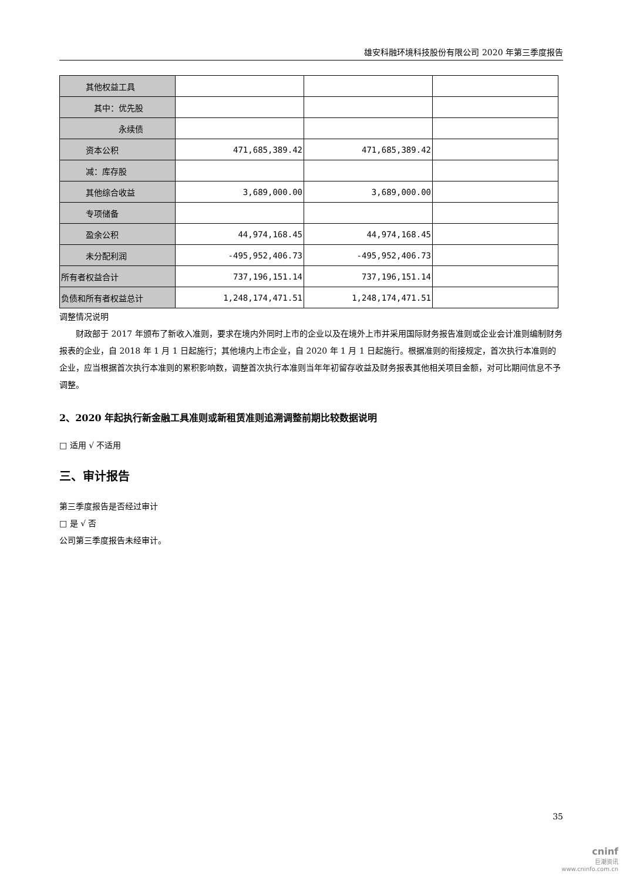雄安科融环境科技股份有限公司 2020 年第三季度报告
| 其他权益工具 | | | |
| 其中：优先股 | | | |
| 永续债 | | | |
| 资本公积 | 471,685,389.42 | 471,685,389.42 | |
| 减：库存股 | | | |
| 其他综合收益 | 3,689,000.00 | 3,689,000.00 | |
| 专项储备 | | | |
| 盈余公积 | 44,974,168.45 | 44,974,168.45 | |
| 未分配利润 | -495,952,406.73 | -495,952,406.73 | |
| 所有者权益合计 | 737,196,151.14 | 737,196,151.14 | |
| 负债和所有者权益总计 | 1,248,174,471.51 | 1,248,174,471.51 | |
调整情况说明
财政部于 2017 年颁布了新收入准则，要求在境内外同时上市的企业以及在境外上市并采用国际财务报告准则或企业会计准则编制财务报表的企业，自 2018 年 1 月 1 日起施行；其他境内上市企业，自 2020 年 1 月 1 日起施行。根据准则的衔接规定，首次执行本准则的企业，应当根据首次执行本准则的累积影响数，调整首次执行本准则当年年初留存收益及财务报表其他相关项目金额，对可比期间信息不予调整。
2、2020 年起执行新金融工具准则或新租赁准则追溯调整前期比较数据说明
□ 适用 √ 不适用
三、审计报告
第三季度报告是否经过审计
□ 是 √ 否
公司第三季度报告未经审计。
35
cninf
巨潮资讯
www.cninfo.com.cn